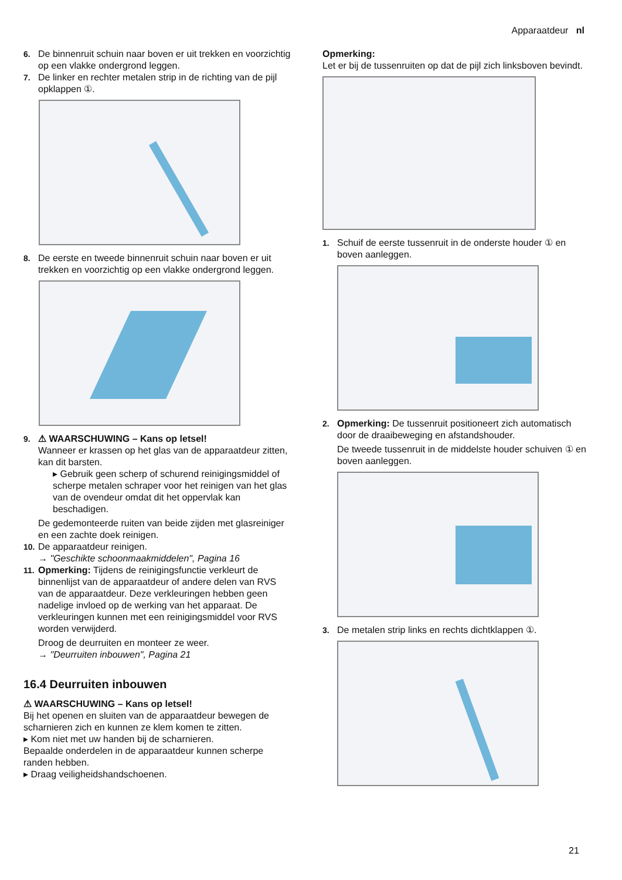Apparaatdeur nl
6. De binnenruit schuin naar boven er uit trekken en voorzichtig op een vlakke ondergrond leggen.
7. De linker en rechter metalen strip in de richting van de pijl opklappen ①.
8. De eerste en tweede binnenruit schuin naar boven er uit trekken en voorzichtig op een vlakke ondergrond leggen.
9. ⚠ WAARSCHUWING – Kans op letsel!
Wanneer er krassen op het glas van de apparaatdeur zitten, kan dit barsten.
▸ Gebruik geen scherp of schurend reinigingsmiddel of scherpe metalen schraper voor het reinigen van het glas van de ovendeur omdat dit het oppervlak kan beschadigen.
De gedemonteerde ruiten van beide zijden met glasreiniger en een zachte doek reinigen.
10.
De apparaatdeur reinigen.
→ "Geschikte schoonmaakmiddelen", Pagina 16
11.
Opmerking: Tijdens de reinigingsfunctie verkleurt de binnenlijst van de apparaatdeur of andere delen van RVS van de apparaatdeur. Deze verkleuringen hebben geen nadelige invloed op de werking van het apparaat. De verkleuringen kunnen met een reinigingsmiddel voor RVS worden verwijderd.
Droog de deurruiten en monteer ze weer.
→ "Deurruiten inbouwen", Pagina 21
16.4 Deurruiten inbouwen
⚠ WAARSCHUWING – Kans op letsel!
Bij het openen en sluiten van de apparaatdeur bewegen de scharnieren zich en kunnen ze klem komen te zitten.
▸ Kom niet met uw handen bij de scharnieren.
Bepaalde onderdelen in de apparaatdeur kunnen scherpe randen hebben.
▸ Draag veiligheidshandschoenen.
Opmerking:
Let er bij de tussenruiten op dat de pijl zich linksboven bevindt.
1. Schuif de eerste tussenruit in de onderste houder ① en boven aanleggen.
2. Opmerking: De tussenruit positioneert zich automatisch door de draaibeweging en afstandshouder.
De tweede tussenruit in de middelste houder schuiven ① en boven aanleggen.
3. De metalen strip links en rechts dichtklappen ①.
21